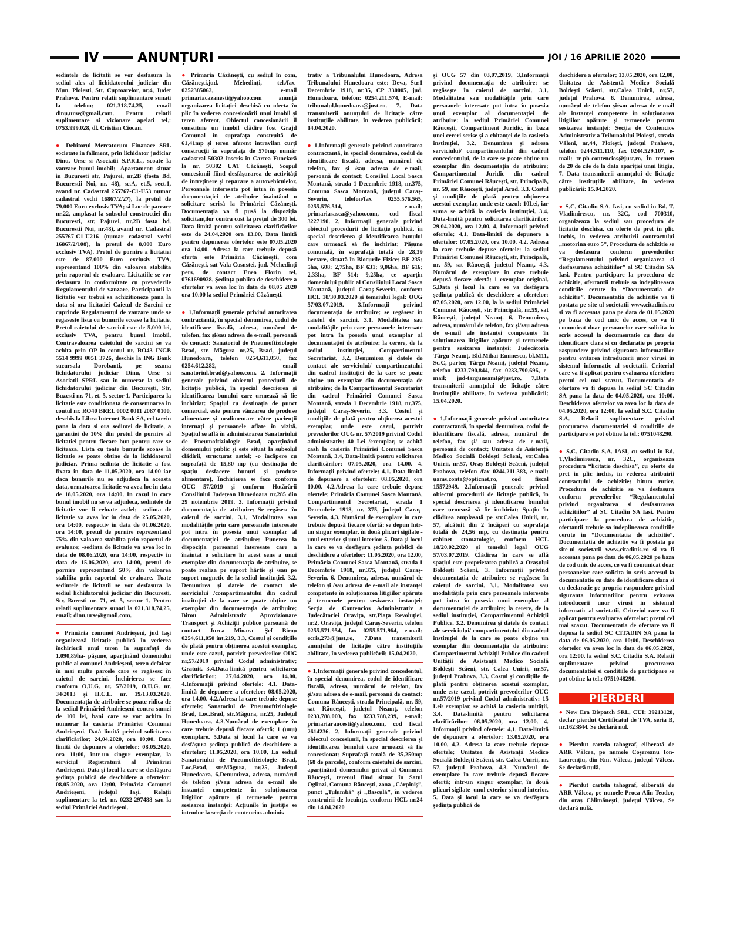IV ANUNȚURI
JOI / 16 APRILIE 2020
sedintele de licitatii se vor desfasura la sediul ales al lichidatorului judiciar din Mun. Ploiesti, Str. Cuptoarelor, nr.4, Judet Prahova. Pentru relatii suplimentare sunati la telefon: 021.318.74.25, email dinu.urse@gmail.com. Pentru relatii suplimentare si vizionare apelati tel.: 0753.999.028, dl. Cristian Ciocan.
● Debitorul Mercatorum Finanace SRL societate in faliment, prin lichidator judiciar Dinu, Urse si Asociatii S.P.R.L., scoate la vanzare bunul imobil: -Apartament: situat in Bucuresti str. Pajurei, nr.2B (fosta Bd. Bucurestii Noi, nr. 48), sc.A, et.5, sect.1, avand nr. Cadastral 255767-C1-U53 numar cadastral vechi 16867/2/27), la pretul de 79.000 Euro exclusiv TVA; si Loc de parcare nr.22, amplasat la subsolul constructiei din Bucuresti, str. Pajurei, nr.2B fosta bd. Bucurestii Noi, nr.48), avand nr. Cadastral 255767-C1-U216 (numar cadastral vechi 16867/2/108), la pretul de 8.000 Euro exclusiv TVA). Pretul de pornire a licitatiei este de 87.000 Euro exclusiv TVA, reprezentand 100% din valoarea stabilita prin raportul de evaluare. Licitatiile se vor desfasura in conformitate cu prevederile Regulamentului de vanzare. Participantii la licitatie vor trebui sa achizitioneze pana la data si ora licitatiei Caietul de Sarcini ce cuprinde Regulamentul de vanzare unde se regaseste lista cu bunurile scoase la licitatie. Pretul caietului de sarcini este de 5.000 lei, exclusiv TVA, pentru bunul imobil. Contravaloarea caietului de sarcini se va achita prin OP in contul nr. RO43 INGB 5514 9999 0051 3726, deschis la ING Bank sucursala Dorobanti, pe seama lichidatorului judiciar Dinu, Urse si Asociatii SPRL sau in numerar la sediul lichidatorului judiciar din București, Str. Buzesti nr. 71, et. 5, sector 1. Participarea la licitatie este conditionata de consemnarea in contul nr. RO40 BREL 0002 0011 2087 0100, deschis la Libra Internet Bank SA, cel tarziu pana la data si ora sedintei de licitatie, a garantiei de 10% din pretul de pornire al licitatiei pentru fiecare bun pentru care se liciteaza. Lista cu toate bunurile scoase la licitatie se poate obtine de la lichidatorul judiciar. Prima sedinta de licitatie a fost fixata in data de 11.05.2020, ora 14.00 iar daca bunurile nu se adjudeca la aceasta data, urmatoarea licitatie va avea loc in data de 18.05.2020, ora 14:00. In cazul in care bunul imobil nu se va adjudeca, sedintele de licitatie vor fi reluate astfel: -sedinta de licitatie va avea loc in data de 25.05.2020, ora 14:00, respectiv in data de 01.06.2020, ora 14:00, pretul de pornire reprezentand 75% din valoarea stabilita prin raportul de evaluare; -sedinta de licitatie va avea loc in data de 08.06.2020, ora 14:00, respectiv in data de 15.06.2020, ora 14:00, pretul de pornire reprezentand 50% din valoarea stabilita prin raportul de evaluare. Toate sedintele de licitatii se vor desfasura la sediul lichidatorului judiciar din Bucuresti, Str. Buzesti nr. 71, et. 5, sector 1. Pentru relatii suplimentare sunati la 021.318.74.25, email: dinu.urse@gmail.com.
● Primăria comunei Andrieșeni, jud Iași organizează licitație publică în vederea închirierii unui teren în suprafață de 1.090,89ha- pășune, aparținând domeniului public al comunei Andrieșeni, teren defalcat în mai multe parcele care se regăsesc în caietul de sarcini. Închirierea se face conform O.U.G. nr. 57/2019, O.U.G. nr. 34/2013 și H.C.L. nr. 19/13.03.2020. Documentația de atribuire se poate ridica de la sediul Primăriei Andrieșeni contra sumei de 100 lei, bani care se vor achita în numerar la casieria Primăriei Comunei Andrieșeni. Dată limită privind solicitarea clarificărilor: 24.04.2020, ora 10:00. Data limită de depunere a ofertelor: 08.05.2020, ora 11:00, într-un singur exemplar, la serviciul Registratură al Primăriei Andrieșeni. Data și locul la care se desfășura ședința publică de deschidere a ofertelor: 08.05.2020, ora 12:00, Primăria Comunei Andrieșeni, județul Iași. Relații suplimentare la tel. nr. 0232-297488 sau la sediul Primăriei Andrieșeni.
● Primaria Căzănești, cu sediul în com. Căzănești,jud. Mehedinți, tel./fax-0252385062, e-mail primariacazanesti@yahoo.com anunță organizarea licitației deschisă cu oferta în plic în vederea concesionării unui imobil și teren aferent. Obiectul concesionării îl constituie un imobil clădire fost Grajd Comunal în suprafața construită de 61,41mp și teren aferent intravilan curți construcții în suprafața de 570mp număr cadastral 50302 înscris în Cartea Funciară la nr. 50302 UAT Căzănești. Scopul concesiunii fiind desfășurarea de activități de întreținere și reparare a autovehiculelor. Persoanele interesate pot intra în posesia documentației de atribuire înaintând o solicitare scrisă la Primăriei Căzănești. Documentația va fi pusă la dispoziția solicitanților contra cost la prețul de 300 lei. Data limită pentru solicitarea clarificărilor este de 24.04.2020 ora 13.00. Data limită pentru depunerea ofertelor este 07.05.2020 ora 14.00. Adresa la care trebuie depusă oferta este Primăria Căzănești, com Căzănești, sat Vala Cosustei, jud. Mehedinți pers. de contact Enea Florin tel. 0761690928. Ședința publica de deschidere a ofertelor va avea loc în data de 08.05 2020 ora 10.00 la sediul Primăriei Căzănești.
● 1.Informații generale privind autoritatea contractantă, în special denumirea, codul de identificare fiscală, adresa, numărul de telefon, fax și/sau adresa de e-mail, persoană de contact: Sanatoriul de Pneumoftiziologie Brad, str. Măgura nr.25, Brad, județul Hunedoara, telefon 0254.611.050, fax 0254.612.282, email sanatoriul.brad@yahoo.com. 2. Informații generale privind obiectul procedurii de licitație publică, în special descrierea și identificarea bunului care urmează să fie închiriat: Spațiul cu destinația de punct comercial, este pentru vânzarea de produse alimentare și nealimentare către pacienții internați și persoanele aflate în vizită. Spațiul se află în administrarea Sanatoriului de Pneumoftiziologie Brad, aparținând domeniului public și este situat la subsolul clădirii, structurat astfel: -o încăpere cu suprafață de 15,80 mp (cu destinația de spațiu desfacere bunuri și produse alimentare). Închirierea se face conform OUG 57/2019 și conform Hotărârii Consiliului Județean Hunedoara nr.285 din 29 noiembrie 2019. 3. Informații privind documentația de atribuire: Se regăsesc în caietul de sarcini. 3.1. Modalitatea sau modalitățile prin care persoanele interesate pot intra în posesia unui exemplar al documentației de atribuire: Punerea la dispoziția persoanei interesate care a înaintat o solicitare în acest sens a unui exemplar din documentația de atribuire, se poate realiza pe suport hârtie și /sau pe suport magnetic de la sediul instituției. 3.2. Denumirea și datele de contact ale serviciului /compartimentului din cadrul instituției de la care se poate obține un exemplar din documentația de atribuire: Birou Administrativ Aprovizionare Transport și Achiziții publice persoană de contact Jurca Mioara -Șef Birou 0254.611.050 int.219. 3.3. Costul și condițiile de plată pentru obținerea acestui exemplar, unde este cazul, potrivit prevederilor OUG nr.57/2019 privind Codul administrativ: Gratuit. 3.4.Data-limită pentru solicitarea clarificărilor: 27.04.2020, ora 14.00. 4.Informații privind ofertele: 4.1. Data-limită de depunere a ofertelor: 08.05.2020, ora 14.00. 4.2.Adresa la care trebuie depuse ofertele: Sanatoriul de Pneumoftiziologie Brad, Loc.Brad, str.Măgura, nr.25, Județul Hunedoara. 4.3.Numărul de exemplare în care trebuie depusă fiecare ofertă: 1 (unu) exemplare. 5.Data și locul la care se va desfășura ședința publică de deschidere a ofertelor: 11.05.2020, ora 10.00. La sediul Sanatoriului de Pneumoftiziologie Brad, Loc.Brad, str.Măgura, nr.25, Județul Hunedoara. 6.Denumirea, adresa, numărul de telefon și/sau adresa de e-mail ale instanței competente în soluționarea litigiilor apărute și termenele pentru sesizarea instanței: Acțiunile în justiție se introduc la secția de contencios adminis-
trativ a Tribunalului Hunedoara. Adresa Tribunalului Hunedoara este: Deva, Str.1 Decembrie 1918, nr.35, CP 330005, jud. Hunedoara, telefon: 0254.211.574, E-mail: tribunalul.hunedoara@just.ro. 7. Data transmiterii anunțului de licitație către instituțiile abilitate, în vederea publicării: 14.04.2020.
● 1.Informații generale privind autoritatea contractantă, în special denumirea, codul de identificare fiscală, adresa, numărul de telefon, fax și /sau adresa de e-mail, persoană de contact: Consiliul Local Sasca Montană, strada 1 Decembrie 1918, nr.375, Comuna Sasca Montană, județul Caraș-Severin, telefon/fax 0255.576.565, 0255.576.514, e-mail: primariasasca@yahoo.com, cod fiscal 3227190. 2. Informații generale privind obiectul procedurii de licitație publică, în special descrierea și identificarea bunului care urmează să fie închiriat: Pășune comunală, în suprafață totală de 28,39 hectare, situată în Blocurile Fizice: BF 235: 5ha, 608: 2,75ha, BF 631: 9,06ha, BF 616: 2,33ha, BF 514: 9,25ha, ce aparțin domeniului public al Consiliului Local Sasca Montană, județul Caraș-Severin, conform HCL 18/30.03.2020 și temeiului legal: OUG 57/03.07.2019. 3.Informații privind documentația de atribuire: se regăsesc în caietul de sarcini. 3.1. Modalitatea sau modalitățile prin care persoanele interesate pot intra în posesia unui exemplar al documentației de atribuire: la cerere, de la sediul instituției, Compartimentul Secretariat. 3.2. Denumirea și datele de contact ale serviciului/ compartimentului din cadrul instituției de la care se poate obține un exemplar din documentația de atribuire: de la Compartimentul Secretariat din cadrul Primăriei Comunei Sasca Montană, strada 1 Decembrie 1918, nr.375, județul Caraș-Severin. 3.3. Costul și condițiile de plată pentru obținerea acestui exemplar, unde este cazul, potrivit prevederilor OUG nr. 57/2019 privind Codul administrativ: 40 Lei /exemplar, se achită cash la casieria Primăriei Comunei Sasca Montană. 3.4. Data-limită pentru solicitarea clarificărilor: 07.05.2020, ora 14.00. 4. Informații privind ofertele: 4.1. Data-limită de depunere a ofertelor: 08.05.2020, ora 10.00. 4.2.Adresa la care trebuie depuse ofertele: Primăria Comunei Sasca Montană, Compartimentul Secretariat, strada 1 Decembrie 1918, nr. 375, județul Caraș-Severin. 4.3. Numărul de exemplare în care trebuie depusă fiecare ofertă: se depun într-un singur exemplar, în două plicuri sigilate -unul exterior și unul interior. 5. Data și locul la care se va desfășura ședința publică de deschidere a ofertelor: 11.05.2020, ora 12.00, Primăria Comunei Sasca Montană, strada 1 Decembrie 1918, nr.375, județul Caraș-Severin. 6. Denumirea, adresa, numărul de telefon și /sau adresa de e-mail ale instanței competente în soluționarea litigiilor apărute și termenele pentru sesizarea instanței: Secția de Contencios Administrativ a Judecătoriei Oravița, str.Piața Revoluției, nr.2, Oravița, județul Caraș-Severin, telefon 0255.571.954, fax 0255.571.964, e-mail: ecris.273@just.ro. 7.Data transmiterii anunțului de licitație către instituțiile abilitate, în vederea publicării: 15.04.2020.
● 1.Informații generale privind concedentul, în special denumirea, codul de identificare fiscală, adresa, numărul de telefon, fax și/sau adresa de e-mail, persoană de contact: Comuna Răucești, strada Principală, nr. 59, sat Răucești, județul Neamț, telefon 0233.788.003, fax 0233.788.239, e-mail: primariaraucesti@yahoo.com, cod fiscal 2614236. 2. Informații generale privind obiectul concesiunii, în special descrierea și identificarea bunului care urmează să fie concesionat: Suprafață totală de 35.250mp (68 de parcele), conform caietului de sarcini, aparținând domeniului privat al Comunei Răucești, terenul fiind situat în Satul Oglinzi, Comuna Răucești, zona „Cărpiniș”, punct „Tulumbă” și „Basculă”, în vederea construirii de locuințe, conform HCL nr.24 din 14.04.2020
și OUG 57 din 03.07.2019. 3.Informații privind documentația de atribuire: se regăsește în caietul de sarcini. 3.1. Modalitatea sau modalitățile prin care persoanele interesate pot intra în posesia unui exemplar al documentației de atribuire: la sediul Primăriei Comunei Răucești, Compartiment Juridic, în baza unei cereri scrise și a chitanței de la casieria instituției. 3.2. Denumirea și adresa serviciului/ compartimentului din cadrul concedentului, de la care se poate obține un exemplar din documentația de atribuire: Compartimentul Juridic din cadrul Primăriei Comunei Răucești, str. Principală, nr. 59, sat Răucești, județul Arad. 3.3. Costul și condițiile de plată pentru obținerea acestui exemplar, unde este cazul: 10Lei, iar suma se achită la casieria instituției. 3.4. Data-limită pentru solicitarea clarificărilor: 29.04.2020, ora 12.00. 4. Informații privind ofertele: 4.1. Data-limită de depunere a ofertelor: 07.05.2020, ora 10.00. 4.2. Adresa la care trebuie depuse ofertele: la sediul Primăriei Comunei Răucești, str. Principală, nr. 59, sat Răucești, județul Neamț. 4.3. Numărul de exemplare în care trebuie depusă fiecare ofertă: 1 exemplar original. 5.Data și locul la care se va desfășura ședința publică de deschidere a ofertelor: 07.05.2020, ora 12.00, la la sediul Primăriei Comunei Răucești, str. Principală, nr.59, sat Răucești, județul Neamț. 6. Denumirea, adresa, numărul de telefon, fax și/sau adresa de e-mail ale instanței competente în soluționarea litigiilor apărute și termenele pentru sesizarea instanței: Judecătoria Târgu Neamț, Bld.Mihai Eminescu, bl.M11, Sc.C, parter, Târgu Neamț, județul Neamț, telefon 0233.790.844, fax 0233.790.696, e-mail: jud-targuneamt@just.ro. 7.Data transmiterii anunțului de licitație către instituțiile abilitate, în vederea publicării: 15.04.2020.
● 1.Informații generale privind autoritatea contractantă, în special denumirea, codul de identificare fiscală, adresa, numărul de telefon, fax și/ sau adresa de e-mail, persoană de contact: Unitatea de Asistență Medico Socială Boldești Scăeni, str.Calea Unirii, nr.57, Oraș Boldești Scăeni, județul Prahova, telefon /fax 0244.211.383, e-mail: uams.conta@opticnet.ro, cod fiscal 15572949. 2.Informații generale privind obiectul procedurii de licitație publică, în special descrierea și identificarea bunului care urmează să fie închiriat: Spațiu în clădirea amplasată pe str.Calea Unirii, nr. 57, alcătuit din 2 încăperi cu suprafața totală de 24,56 mp, cu destinația pentru cabinet stomatologic, conform HCL 18/20.02.2020 și temeiul legal OUG 57/03.07.2019. Clădirea în care se află spațiul este proprietatea publică a Orașului Boldești Scăeni. 3. Informații privind documentația de atribuire: se regăsesc în caietul de sarcini. 3.1. Modalitatea sau modalitățile prin care persoanele interesate pot intra în posesia unui exemplar al documentației de atribuire: la cerere, de la sediul instituției, Compartimentul Achiziții Publice. 3.2. Denumirea și datele de contact ale serviciului/ compartimentului din cadrul instituției de la care se poate obține un exemplar din documentația de atribuire: Compartimentul Achiziții Publice din cadrul Unității de Asistență Medico Socială Boldești Scăeni, str. Calea Unirii, nr.57, județul Prahova. 3.3. Costul și condițiile de plată pentru obținerea acestui exemplar, unde este cazul, potrivit prevederilor OUG nr.57/2019 privind Codul administrativ: 15 Lei/ exemplar, se achită la casieria unității. 3.4. Data-limită pentru solicitarea clarificărilor: 06.05.2020, ora 12.00. 4. Informații privind ofertele: 4.1. Data-limită de depunere a ofertelor: 13.05.2020, ora 10.00. 4.2. Adresa la care trebuie depuse ofertele: Unitatea de Asistență Medico Socială Boldești Scăeni, str. Calea Unirii, nr. 57, județul Prahova. 4.3. Numărul de exemplare în care trebuie depusă fiecare ofertă: într-un singur exemplar, în două plicuri sigilate -unul exterior și unul interior. 5. Data și locul la care se va desfășura ședința publică de
deschidere a ofertelor: 13.05.2020, ora 12.00, Unitatea de Asistentă Medico Socială Boldești Scăeni, str.Calea Unirii, nr.57, județul Prahova. 6. Denumirea, adresa, numărul de telefon și/sau adresa de e-mail ale instanței competente în soluționarea litigiilor apărute și termenele pentru sesizarea instanței: Secția de Contencios Administrativ a Tribunalului Ploiești, strada Văleni, nr.44, Ploiești, județul Prahova, telefon 0244.511.110, fax 0244.529.107, e-mail: tr-ph-contencios@just.ro. În termen de 20 de zile de la data apariției unui litigiu. 7. Data transmiterii anunțului de licitație către instituțiile abilitate, în vederea publicării: 15.04.2020.
● S.C. Citadin S.A. Iasi, cu sediul in Bd. T. Vladimirescu, nr. 32C, cod 700310, organizeaza la sediul sau procedura de licitatie deschisa, cu oferte de pret in plic inchis, in vederea atribuirii contractului „motorina euro 5”. Procedura de achizitie se va desfasura conform prevederilor “Regulamentului privind organizarea si desfasurarea achizitiilor” al SC Citadin SA Iasi. Pentru participare la procedura de achizitie, ofertantii trebuie sa indeplineasca conditiile cerute in “Documentatia de achizitie”. Documentatia de achizitie va fi postata pe site-ul societatii www.citadinis.ro si va fi accesata pana pe data de 01.05.2020 pe baza de cod unic de acces, ce va fi comunicat doar persoanelor care solicita in scris accesul la documentatie cu date de identificare clara si cu declaratie pe propria raspundere privind siguranta informatiilor pentru evitarea introducerii unor virusi in sistemul informatic al societatii. Criteriul care va fi aplicat pentru evaluarea ofertelor: pretul cel mai scazut. Documentatia de ofertare va fi depusa la sediul SC Citadin SA pana la data de 04.05.2020, ora 10:00. Deschiderea ofertelor va avea loc la data de 04.05.2020, ora 12:00, la sediul S.C. Citadin S.A. Relatii suplimentare privind procurarea documentatiei si conditiile de participare se pot obtine la tel.: 0751048290.
● S.C. Citadin S.A. IASI, cu sediul in Bd. T.Vladimirescu, nr. 32C, organizeaza procedura “licitatie deschisa”, cu oferte de pret in plic inchis, in vederea atribuirii contractului de achizitie: bitum rutier. Procedura de achizitie se va desfasura conform prevederilor “Regulamentului privind organizarea si desfasurarea achizitiilor” al SC Citadin SA Iasi. Pentru participare la procedura de achizitie, ofertantii trebuie sa indeplineasca conditiile cerute in “Documentatia de achizitie”. Documentatia de achizitie va fi postata pe site-ul societatii www.citadinis.ro si va fi accesata pana pe data de 06.05.2020 pe baza de cod unic de acces, ce va fi comunicat doar persoanelor care solicita in scris accesul la documentatie cu date de identificare clara si cu declaratie pe propria raspundere privind siguranta informatiilor pentru evitarea introducerii unor virusi in sistemul informatic al societatii. Criteriul care va fi aplicat pentru evaluarea ofertelor: pretul cel mai scazut. Documentatia de ofertare va fi depusa la sediul SC CITADIN SA pana la data de 06.05.2020, ora 10:00. Deschiderea ofertelor va avea loc la data de 06.05.2020, ora 12:00, la sediul S.C. Citadin S.A. Relatii suplimentare privind procurarea documentatiei si conditiile de participare se pot obtine la tel.: 0751048290.
PIERDERI
● New Era Dispatch SRL, CUI: 39213128, declar pierdut Certificatul de TVA, seria B, nr.1623844. Se declară nul.
● Pierdut cartela tahograf, eliberată de ARR Vâlcea, pe numele Coșereanu Ion-Laurențiu, din Rm. Vâlcea, județul Vâlcea. Se declară nulă.
● Pierdut cartela tahograf, eliberată de ARR Vâlcea, pe numele Proca Alin-Teodor, din oraș Călimănești, județul Vâlcea. Se declară nulă.